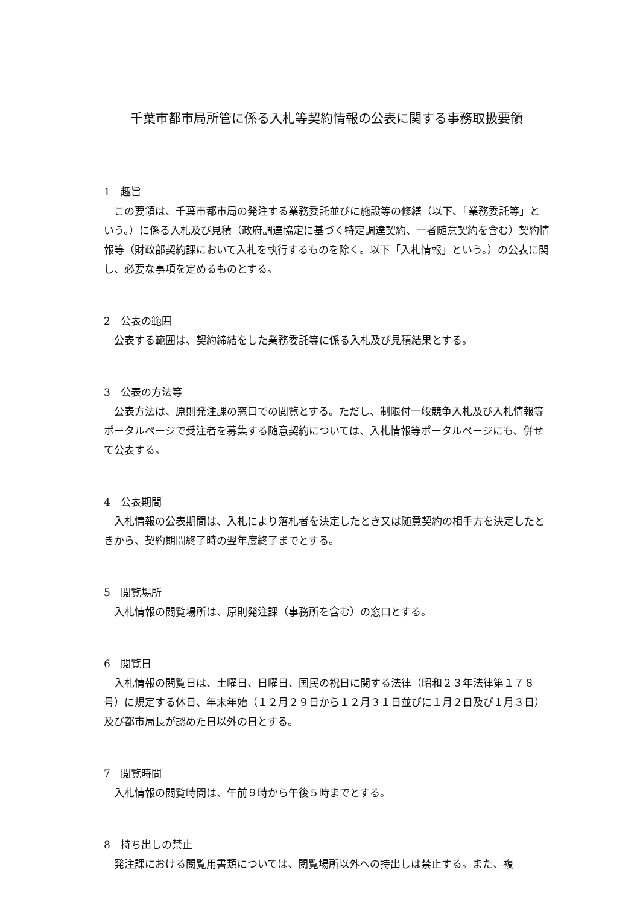千葉市都市局所管に係る入札等契約情報の公表に関する事務取扱要領
1　趣旨
この要領は、千葉市都市局の発注する業務委託並びに施設等の修繕（以下、「業務委託等」という。）に係る入札及び見積（政府調達協定に基づく特定調達契約、一者随意契約を含む）契約情報等（財政部契約課において入札を執行するものを除く。以下「入札情報」という。）の公表に関し、必要な事項を定めるものとする。
2　公表の範囲
公表する範囲は、契約締結をした業務委託等に係る入札及び見積結果とする。
3　公表の方法等
公表方法は、原則発注課の窓口での閲覧とする。ただし、制限付一般競争入札及び入札情報等ポータルページで受注者を募集する随意契約については、入札情報等ポータルページにも、併せて公表する。
4　公表期間
入札情報の公表期間は、入札により落札者を決定したとき又は随意契約の相手方を決定したときから、契約期間終了時の翌年度終了までとする。
5　閲覧場所
入札情報の閲覧場所は、原則発注課（事務所を含む）の窓口とする。
6　閲覧日
入札情報の閲覧日は、土曜日、日曜日、国民の祝日に関する法律（昭和２３年法律第１７８号）に規定する休日、年末年始（１２月２９日から１２月３１日並びに１月２日及び１月３日）及び都市局長が認めた日以外の日とする。
7　閲覧時間
入札情報の閲覧時間は、午前９時から午後５時までとする。
8　持ち出しの禁止
発注課における閲覧用書類については、閲覧場所以外への持出しは禁止する。また、複